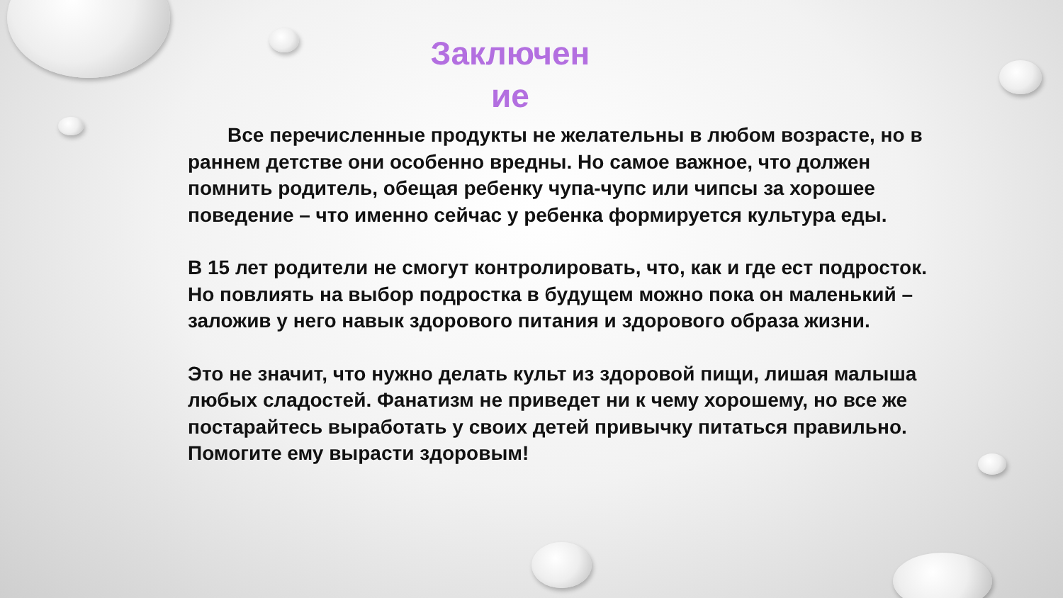Заключен ие
  Все перечисленные продукты не желательны в любом возрасте, но в раннем детстве они особенно вредны. Но самое важное, что должен помнить родитель, обещая ребенку чупа-чупс или чипсы за хорошее поведение – что именно сейчас у ребенка формируется культура еды.
В 15 лет родители не смогут контролировать, что, как и где ест подросток. Но повлиять на выбор подростка в будущем можно пока он маленький – заложив у него навык здорового питания и здорового образа жизни.
Это не значит, что нужно делать культ из здоровой пищи, лишая малыша любых сладостей. Фанатизм не приведет ни к чему хорошему, но все же постарайтесь выработать у своих детей привычку питаться правильно. Помогите ему вырасти здоровым!